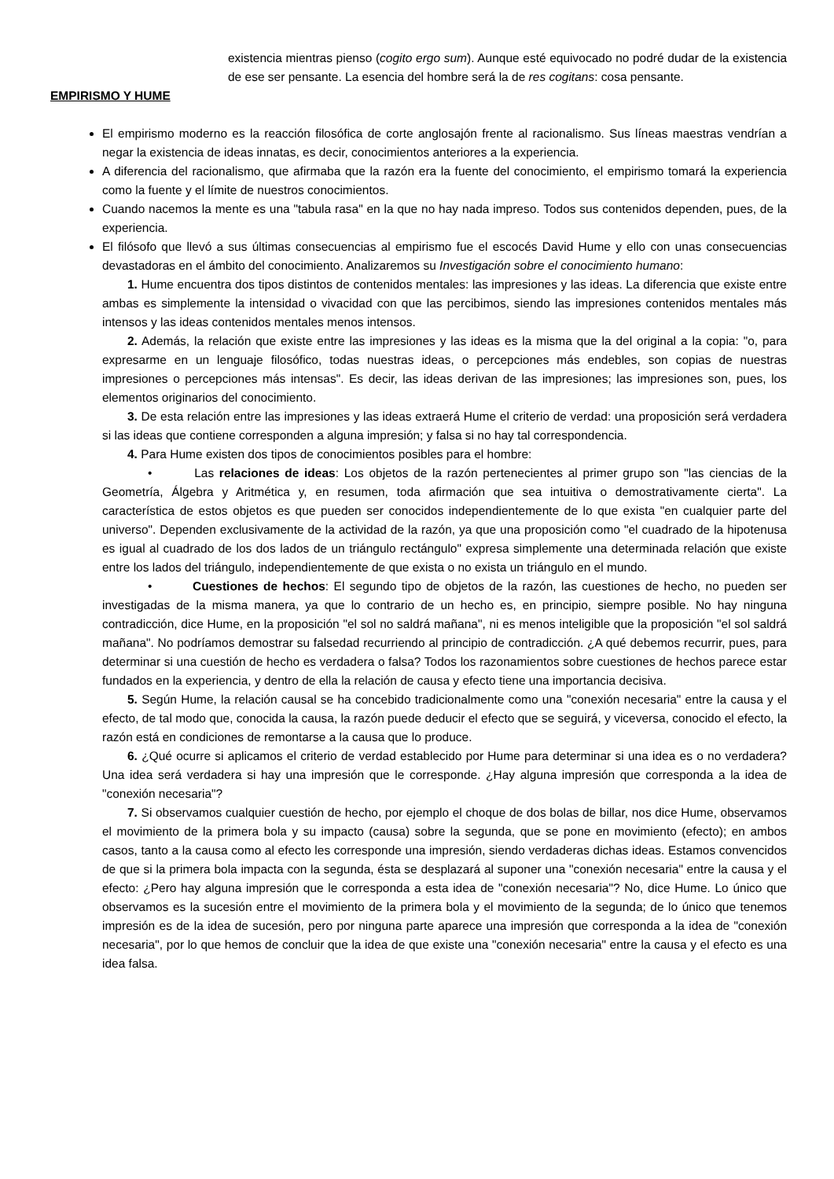existencia mientras pienso (cogito ergo sum). Aunque esté equivocado no podré dudar de la existencia de ese ser pensante. La esencia del hombre será la de res cogitans: cosa pensante.
EMPIRISMO Y HUME
El empirismo moderno es la reacción filosófica de corte anglosajón frente al racionalismo. Sus líneas maestras vendrían a negar la existencia de ideas innatas, es decir, conocimientos anteriores a la experiencia.
A diferencia del racionalismo, que afirmaba que la razón era la fuente del conocimiento, el empirismo tomará la experiencia como la fuente y el límite de nuestros conocimientos.
Cuando nacemos la mente es una "tabula rasa" en la que no hay nada impreso. Todos sus contenidos dependen, pues, de la experiencia.
El filósofo que llevó a sus últimas consecuencias al empirismo fue el escocés David Hume y ello con unas consecuencias devastadoras en el ámbito del conocimiento. Analizaremos su Investigación sobre el conocimiento humano:
1. Hume encuentra dos tipos distintos de contenidos mentales: las impresiones y las ideas. La diferencia que existe entre ambas es simplemente la intensidad o vivacidad con que las percibimos, siendo las impresiones contenidos mentales más intensos y las ideas contenidos mentales menos intensos.
2. Además, la relación que existe entre las impresiones y las ideas es la misma que la del original a la copia: "o, para expresarme en un lenguaje filosófico, todas nuestras ideas, o percepciones más endebles, son copias de nuestras impresiones o percepciones más intensas". Es decir, las ideas derivan de las impresiones; las impresiones son, pues, los elementos originarios del conocimiento.
3. De esta relación entre las impresiones y las ideas extraerá Hume el criterio de verdad: una proposición será verdadera si las ideas que contiene corresponden a alguna impresión; y falsa si no hay tal correspondencia.
4. Para Hume existen dos tipos de conocimientos posibles para el hombre:
• Las relaciones de ideas: Los objetos de la razón pertenecientes al primer grupo son "las ciencias de la Geometría, Álgebra y Aritmética y, en resumen, toda afirmación que sea intuitiva o demostrativamente cierta". La característica de estos objetos es que pueden ser conocidos independientemente de lo que exista "en cualquier parte del universo". Dependen exclusivamente de la actividad de la razón, ya que una proposición como "el cuadrado de la hipotenusa es igual al cuadrado de los dos lados de un triángulo rectángulo" expresa simplemente una determinada relación que existe entre los lados del triángulo, independientemente de que exista o no exista un triángulo en el mundo.
• Cuestiones de hechos: El segundo tipo de objetos de la razón, las cuestiones de hecho, no pueden ser investigadas de la misma manera, ya que lo contrario de un hecho es, en principio, siempre posible. No hay ninguna contradicción, dice Hume, en la proposición "el sol no saldrá mañana", ni es menos inteligible que la proposición "el sol saldrá mañana". No podríamos demostrar su falsedad recurriendo al principio de contradicción. ¿A qué debemos recurrir, pues, para determinar si una cuestión de hecho es verdadera o falsa? Todos los razonamientos sobre cuestiones de hechos parece estar fundados en la experiencia, y dentro de ella la relación de causa y efecto tiene una importancia decisiva.
5. Según Hume, la relación causal se ha concebido tradicionalmente como una "conexión necesaria" entre la causa y el efecto, de tal modo que, conocida la causa, la razón puede deducir el efecto que se seguirá, y viceversa, conocido el efecto, la razón está en condiciones de remontarse a la causa que lo produce.
6. ¿Qué ocurre si aplicamos el criterio de verdad establecido por Hume para determinar si una idea es o no verdadera? Una idea será verdadera si hay una impresión que le corresponde. ¿Hay alguna impresión que corresponda a la idea de "conexión necesaria"?
7. Si observamos cualquier cuestión de hecho, por ejemplo el choque de dos bolas de billar, nos dice Hume, observamos el movimiento de la primera bola y su impacto (causa) sobre la segunda, que se pone en movimiento (efecto); en ambos casos, tanto a la causa como al efecto les corresponde una impresión, siendo verdaderas dichas ideas. Estamos convencidos de que si la primera bola impacta con la segunda, ésta se desplazará al suponer una "conexión necesaria" entre la causa y el efecto: ¿Pero hay alguna impresión que le corresponda a esta idea de "conexión necesaria"? No, dice Hume. Lo único que observamos es la sucesión entre el movimiento de la primera bola y el movimiento de la segunda; de lo único que tenemos impresión es de la idea de sucesión, pero por ninguna parte aparece una impresión que corresponda a la idea de "conexión necesaria", por lo que hemos de concluir que la idea de que existe una "conexión necesaria" entre la causa y el efecto es una idea falsa.